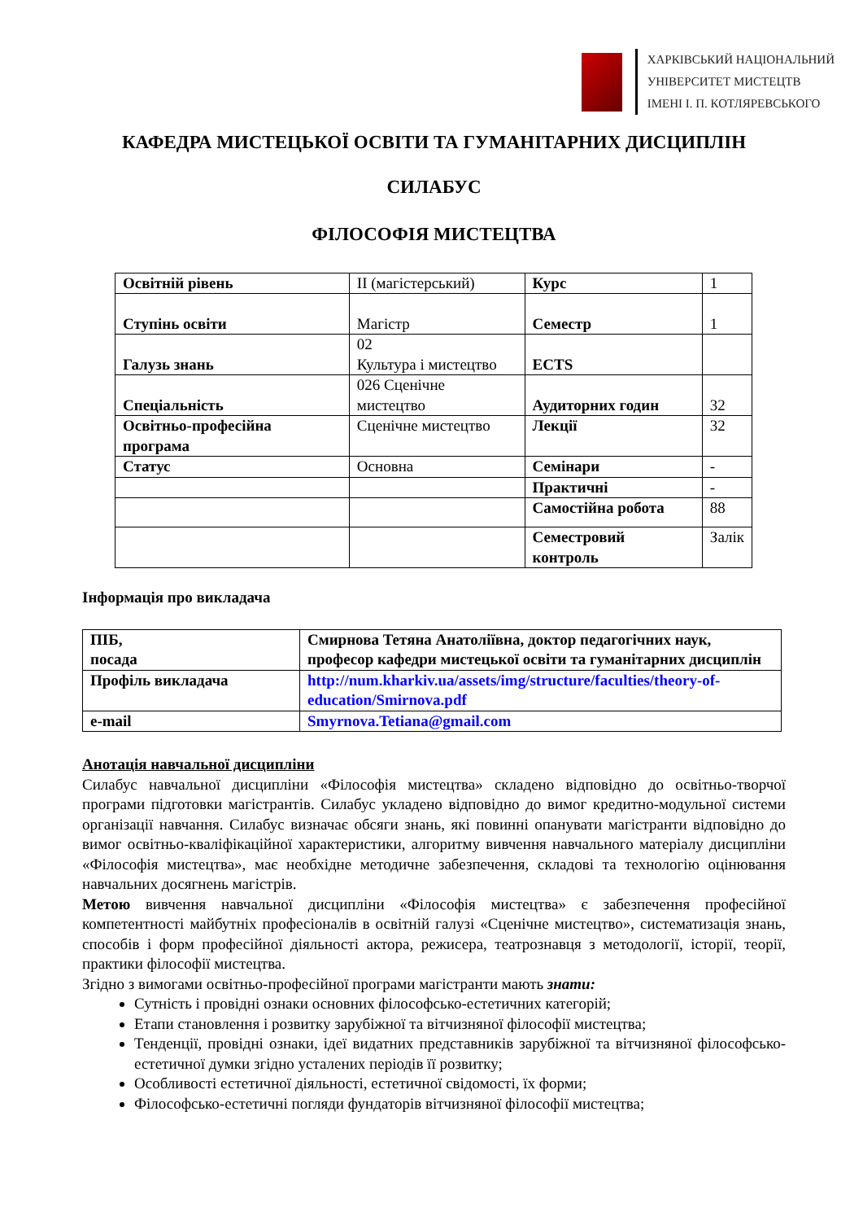ХАРКІВСЬКИЙ НАЦІОНАЛЬНИЙ
УНІВЕРСИТЕТ МИСТЕЦТВ
ІМЕНІ І. П. КОТЛЯРЕВСЬКОГО
КАФЕДРА МИСТЕЦЬКОЇ ОСВІТИ ТА ГУМАНІТАРНИХ ДИСЦИПЛІН
СИЛАБУС
ФІЛОСОФІЯ МИСТЕЦТВА
| Освітній рівень | ІІ (магістерський) | Курс | 1 |
| Ступінь освіти | Магістр | Семестр | 1 |
| Галузь знань | 02 Культура і мистецтво | ECTS | |
| Спеціальність | 026 Сценічне мистецтво | Аудиторних годин | 32 |
| Освітньо-професійна програма | Сценічне мистецтво | Лекції | 32 |
| Статус | Основна | Семінари | - |
| | | Практичні | - |
| | | Самостійна робота | 88 |
| | | Семестровий контроль | Залік |
Інформація про викладача
| ПІБ, посада | Смирнова Тетяна Анатоліївна, доктор педагогічних наук, професор кафедри мистецької освіти та гуманітарних дисциплін |
| Профіль викладача | http://num.kharkiv.ua/assets/img/structure/faculties/theory-of-education/Smirnova.pdf |
| e-mail | Smyrnova.Tetiana@gmail.com |
Анотація навчальної дисципліни
Силабус навчальної дисципліни «Філософія мистецтва» складено відповідно до освітньо-творчої програми підготовки магістрантів. Силабус укладено відповідно до вимог кредитно-модульної системи організації навчання. Силабус визначає обсяги знань, які повинні опанувати магістранти відповідно до вимог освітньо-кваліфікаційної характеристики, алгоритму вивчення навчального матеріалу дисципліни «Філософія мистецтва», має необхідне методичне забезпечення, складові та технологію оцінювання навчальних досягнень магістрів.
Метою вивчення навчальної дисципліни «Філософія мистецтва» є забезпечення професійної компетентності майбутніх професіоналів в освітній галузі «Сценічне мистецтво», систематизація знань, способів і форм професійної діяльності актора, режисера, театрознавця з методології, історії, теорії, практики філософії мистецтва.
Згідно з вимогами освітньо-професійної програми магістранти мають знати:
Сутність і провідні ознаки основних філософсько-естетичних категорій;
Етапи становлення і розвитку зарубіжної та вітчизняної філософії мистецтва;
Тенденції, провідні ознаки, ідеї видатних представників зарубіжної та вітчизняної філософсько-естетичної думки згідно усталених періодів її розвитку;
Особливості естетичної діяльності, естетичної свідомості, їх форми;
Філософсько-естетичні погляди фундаторів вітчизняної філософії мистецтва;